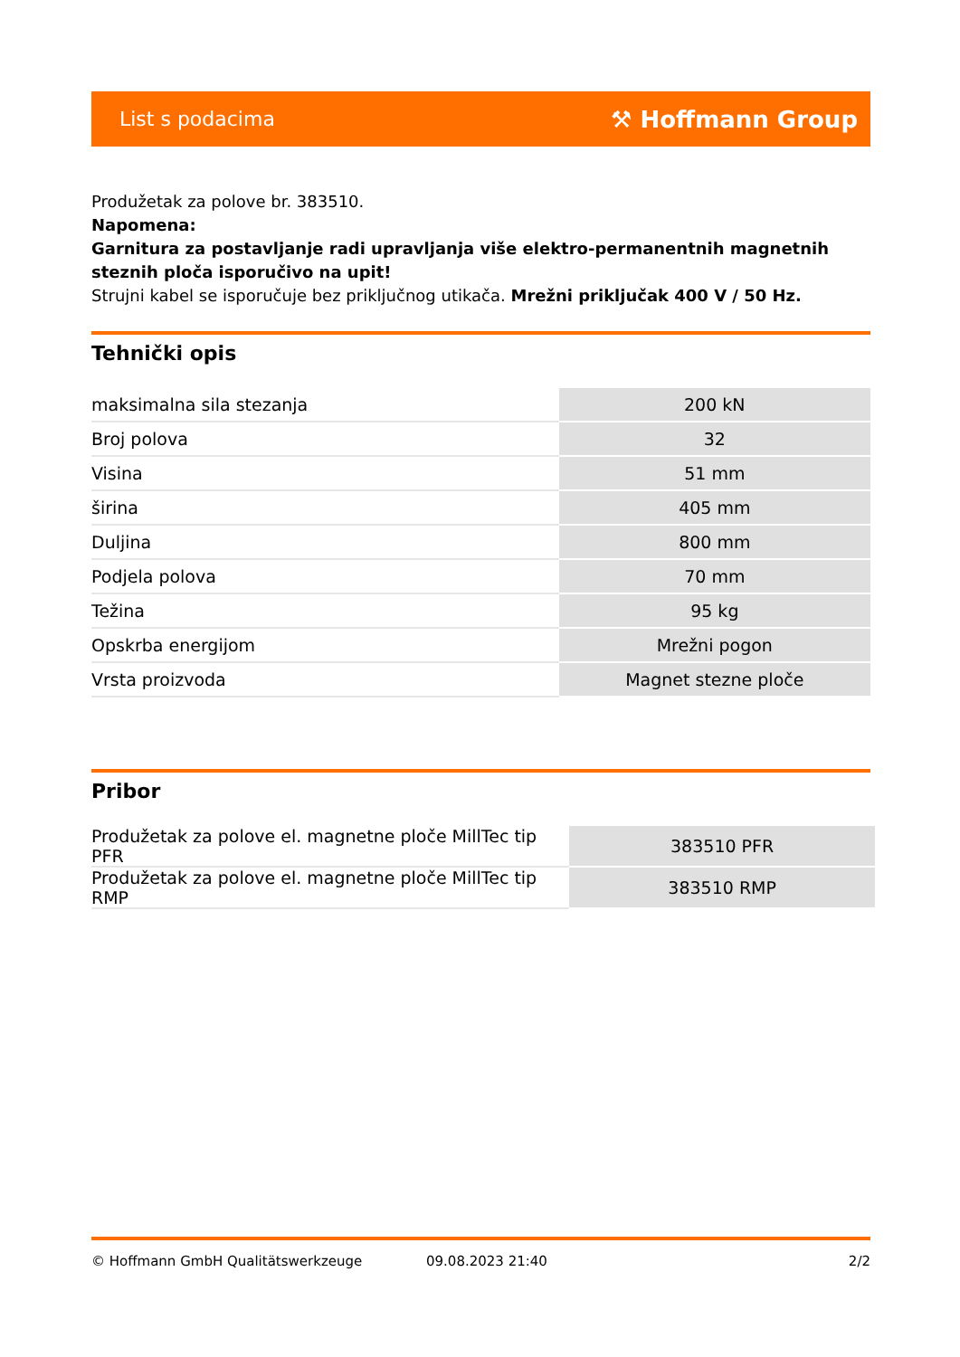List s podacima ⚒ Hoffmann Group
Produžetak za polove br. 383510.
Napomena:
Garnitura za postavljanje radi upravljanja više elektro-permanentnih magnetnih steznih ploča isporučivo na upit!
Strujni kabel se isporučuje bez priključnog utikača. Mrežni priključak 400 V / 50 Hz.
Tehnički opis
| maksimalna sila stezanja | 200 kN |
| Broj polova | 32 |
| Visina | 51 mm |
| širina | 405 mm |
| Duljina | 800 mm |
| Podjela polova | 70 mm |
| Težina | 95 kg |
| Opskrba energijom | Mrežni pogon |
| Vrsta proizvoda | Magnet stezne ploče |
Pribor
| Produžetak za polove el. magnetne ploče MillTec tip PFR | 383510 PFR |
| Produžetak za polove el. magnetne ploče MillTec tip RMP | 383510 RMP |
© Hoffmann GmbH Qualitätswerkzeuge 09.08.2023 21:40 2/2